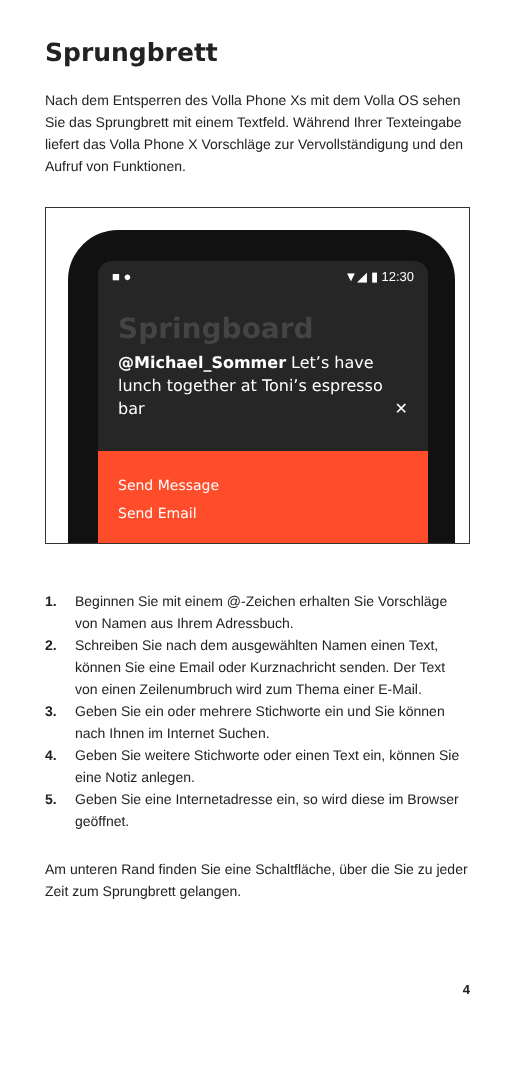Sprungbrett
Nach dem Entsperren des Volla Phone Xs mit dem Volla OS sehen Sie das Sprungbrett mit einem Textfeld. Während Ihrer Texteingabe liefert das Volla Phone X Vorschläge zur Vervollständigung und den Aufruf von Funktionen.
■ ● ▼◢ ▮ 12:30
Springboard
@Michael_Sommer Let’s have lunch together at Toni’s espresso bar ✕
Send Message
Send Email
1. Beginnen Sie mit einem @-Zeichen erhalten Sie Vorschläge von Namen aus Ihrem Adressbuch.
2. Schreiben Sie nach dem ausgewählten Namen einen Text, können Sie eine Email oder Kurznachricht senden. Der Text von einen Zeilenumbruch wird zum Thema einer E-Mail.
3. Geben Sie ein oder mehrere Stichworte ein und Sie können nach Ihnen im Internet Suchen.
4. Geben Sie weitere Stichworte oder einen Text ein, können Sie eine Notiz anlegen.
5. Geben Sie eine Internetadresse ein, so wird diese im Browser geöffnet.
Am unteren Rand finden Sie eine Schaltfläche, über die Sie zu jeder Zeit zum Sprungbrett gelangen.
4